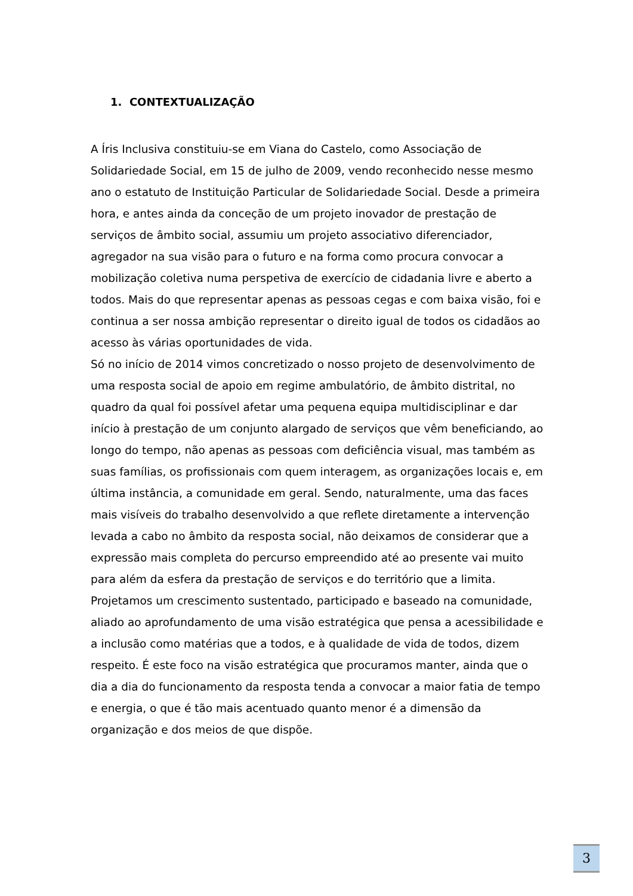1. CONTEXTUALIZAÇÃO
A Íris Inclusiva constituiu-se em Viana do Castelo, como Associação de Solidariedade Social, em 15 de julho de 2009, vendo reconhecido nesse mesmo ano o estatuto de Instituição Particular de Solidariedade Social. Desde a primeira hora, e antes ainda da conceção de um projeto inovador de prestação de serviços de âmbito social, assumiu um projeto associativo diferenciador, agregador na sua visão para o futuro e na forma como procura convocar a mobilização coletiva numa perspetiva de exercício de cidadania livre e aberto a todos. Mais do que representar apenas as pessoas cegas e com baixa visão, foi e continua a ser nossa ambição representar o direito igual de todos os cidadãos ao acesso às várias oportunidades de vida.
Só no início de 2014 vimos concretizado o nosso projeto de desenvolvimento de uma resposta social de apoio em regime ambulatório, de âmbito distrital, no quadro da qual foi possível afetar uma pequena equipa multidisciplinar e dar início à prestação de um conjunto alargado de serviços que vêm beneficiando, ao longo do tempo, não apenas as pessoas com deficiência visual, mas também as suas famílias, os profissionais com quem interagem, as organizações locais e, em última instância, a comunidade em geral. Sendo, naturalmente, uma das faces mais visíveis do trabalho desenvolvido a que reflete diretamente a intervenção levada a cabo no âmbito da resposta social, não deixamos de considerar que a expressão mais completa do percurso empreendido até ao presente vai muito para além da esfera da prestação de serviços e do território que a limita.
Projetamos um crescimento sustentado, participado e baseado na comunidade, aliado ao aprofundamento de uma visão estratégica que pensa a acessibilidade e a inclusão como matérias que a todos, e à qualidade de vida de todos, dizem respeito. É este foco na visão estratégica que procuramos manter, ainda que o dia a dia do funcionamento da resposta tenda a convocar a maior fatia de tempo e energia, o que é tão mais acentuado quanto menor é a dimensão da organização e dos meios de que dispõe.
3